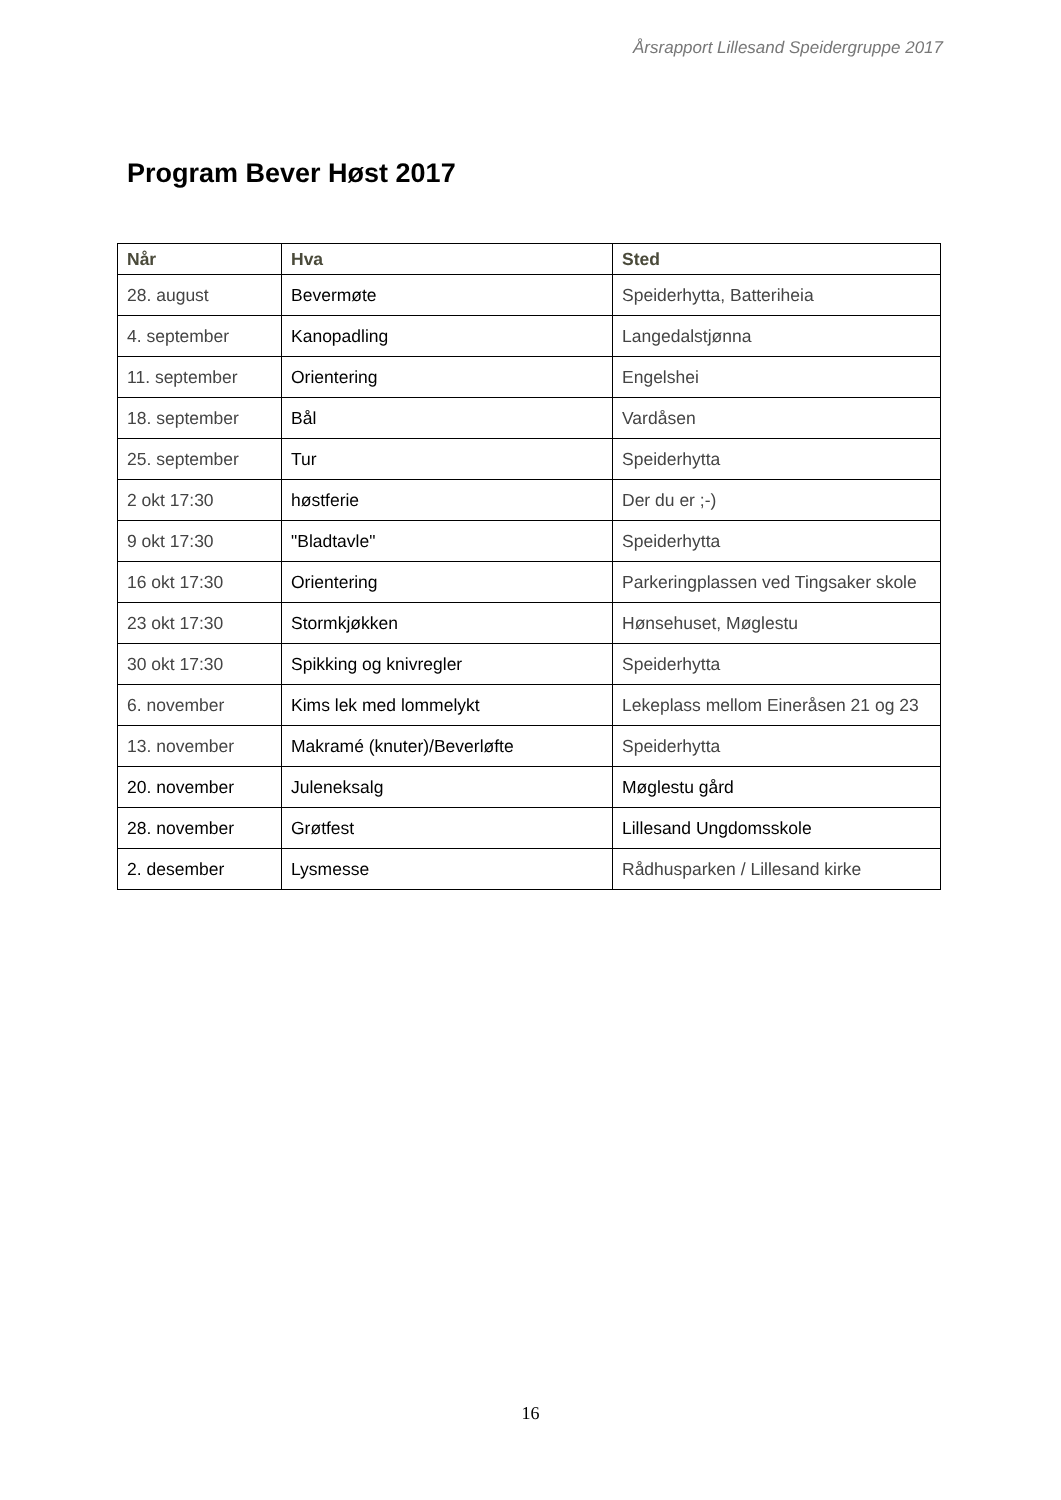Årsrapport Lillesand Speidergruppe 2017
Program Bever Høst 2017
| Når | Hva | Sted |
| --- | --- | --- |
| 28. august | Bevermøte | Speiderhytta, Batteriheia |
| 4. september | Kanopadling | Langedalstjønna |
| 11. september | Orientering | Engelshei |
| 18. september | Bål | Vardåsen |
| 25. september | Tur | Speiderhytta |
| 2 okt 17:30 | høstferie | Der du er ;-) |
| 9 okt 17:30 | "Bladtavle" | Speiderhytta |
| 16 okt 17:30 | Orientering | Parkeringplassen ved Tingsaker skole |
| 23 okt 17:30 | Stormkjøkken | Hønsehuset, Møglestu |
| 30 okt 17:30 | Spikking og knivregler | Speiderhytta |
| 6. november | Kims lek med lommelykt | Lekeplass mellom Eineråsen 21 og 23 |
| 13. november | Makramé (knuter)/Beverløfte | Speiderhytta |
| 20. november | Juleneksalg | Møglestu gård |
| 28. november | Grøtfest | Lillesand Ungdomsskole |
| 2. desember | Lysmesse | Rådhusparken / Lillesand kirke |
16